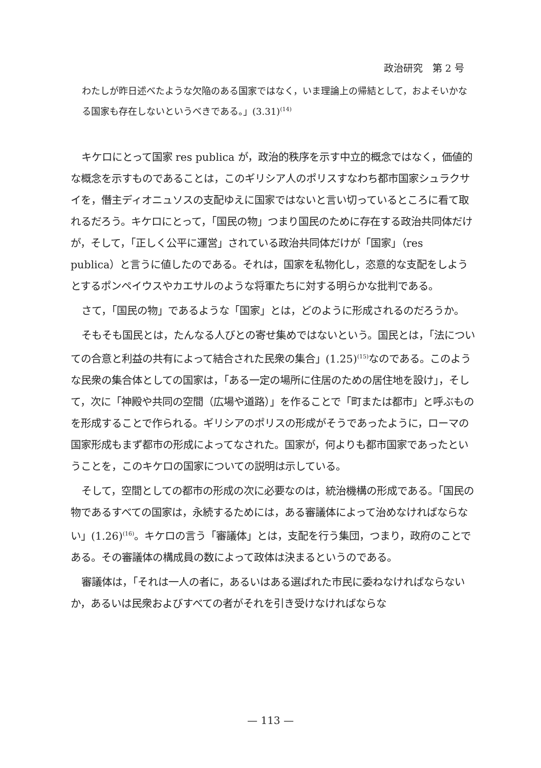政治研究　第 2 号
わたしが昨日述べたような欠陥のある国家ではなく，いま理論上の帰結として，およそいかなる国家も存在しないというべきである。」(3.31)<sup>(14)</sup>
キケロにとって国家 res publica が，政治的秩序を示す中立的概念ではなく，価値的な概念を示すものであることは，このギリシア人のポリスすなわち都市国家シュラクサイを，僭主ディオニュソスの支配ゆえに国家ではないと言い切っているところに看て取れるだろう。キケロにとって，「国民の物」つまり国民のために存在する政治共同体だけが，そして，「正しく公平に運営」されている政治共同体だけが「国家」（res publica）と言うに値したのである。それは，国家を私物化し，恣意的な支配をしようとするポンペイウスやカエサルのような将軍たちに対する明らかな批判である。
さて，「国民の物」であるような「国家」とは，どのように形成されるのだろうか。
そもそも国民とは，たんなる人びとの寄せ集めではないという。国民とは，「法についての合意と利益の共有によって結合された民衆の集合」(1.25)<sup>(15)</sup>なのである。このような民衆の集合体としての国家は，「ある一定の場所に住居のための居住地を設け」，そして，次に「神殿や共同の空間（広場や道路）」を作ることで「町または都市」と呼ぶものを形成することで作られる。ギリシアのポリスの形成がそうであったように，ローマの国家形成もまず都市の形成によってなされた。国家が，何よりも都市国家であったということを，このキケロの国家についての説明は示している。
そして，空間としての都市の形成の次に必要なのは，統治機構の形成である。「国民の物であるすべての国家は，永続するためには，ある審議体によって治めなければならない」(1.26)<sup>(16)</sup>。キケロの言う「審議体」とは，支配を行う集団，つまり，政府のことである。その審議体の構成員の数によって政体は決まるというのである。
審議体は，「それは一人の者に，あるいはある選ばれた市民に委ねなければならないか，あるいは民衆およびすべての者がそれを引き受けなければならな
— 113 —